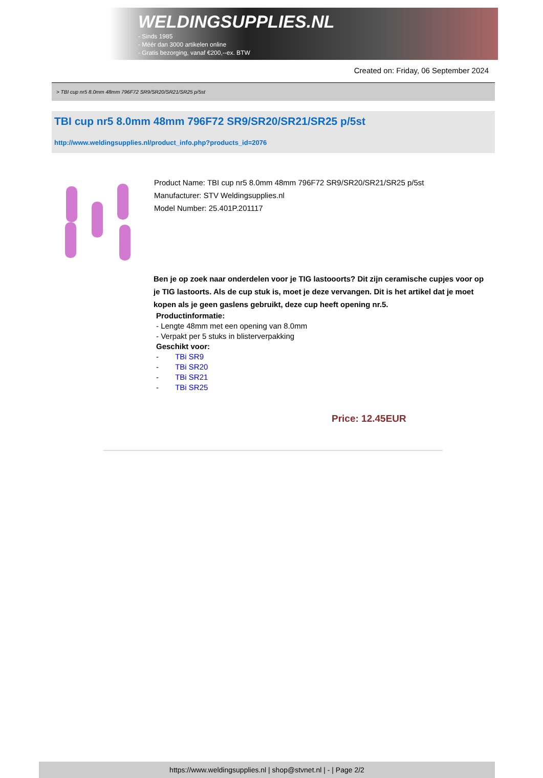WELDINGSUPPLIES.NL
- Sinds 1985
- Méér dan 3000 artikelen online
- Gratis bezorging, vanaf €200,--ex. BTW
Created on: Friday, 06 September 2024
> TBI cup nr5 8.0mm 48mm 796F72 SR9/SR20/SR21/SR25 p/5st
TBI cup nr5 8.0mm 48mm 796F72 SR9/SR20/SR21/SR25 p/5st
http://www.weldingsupplies.nl/product_info.php?products_id=2076
Product Name: TBI cup nr5 8.0mm 48mm 796F72 SR9/SR20/SR21/SR25 p/5st
Manufacturer: STV Weldingsupplies.nl
Model Number: 25.401P.201117
Ben je op zoek naar onderdelen voor je TIG lastooorts? Dit zijn ceramische cupjes voor op je TIG lastoorts. Als de cup stuk is, moet je deze vervangen. Dit is het artikel dat je moet kopen als je geen gaslens gebruikt, deze cup heeft opening nr.5.
Productinformatie:
- Lengte 48mm met een opening van 8.0mm
- Verpakt per 5 stuks in blisterverpakking
Geschikt voor:
- TBi SR9
- TBi SR20
- TBi SR21
- TBi SR25
Price: 12.45EUR
https://www.weldingsupplies.nl | shop@stvnet.nl | - | Page 2/2